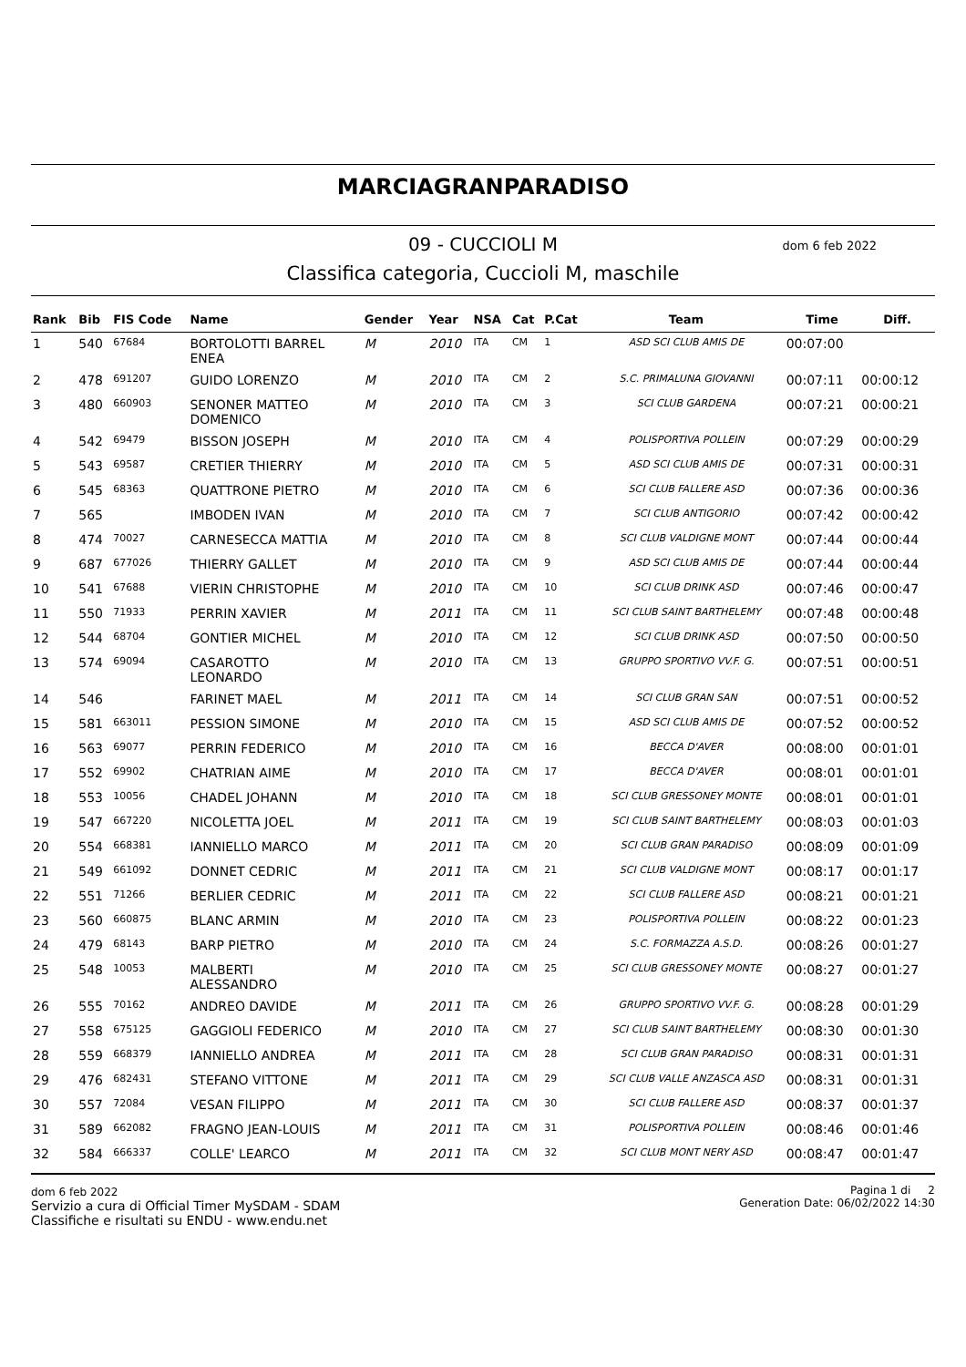MARCIAGRANPARADISO
09 - CUCCIOLI M dom 6 feb 2022
Classifica categoria, Cuccioli M, maschile
| Rank | Bib | FIS Code | Name | Gender | Year | NSA | Cat | P.Cat | Team | Time | Diff. |
| --- | --- | --- | --- | --- | --- | --- | --- | --- | --- | --- | --- |
| 1 | 540 | 67684 | BORTOLOTTI BARREL ENEA | M | 2010 | ITA | CM | 1 | ASD SCI CLUB AMIS DE | 00:07:00 | |
| 2 | 478 | 691207 | GUIDO LORENZO | M | 2010 | ITA | CM | 2 | S.C. PRIMALUNA GIOVANNI | 00:07:11 | 00:00:12 |
| 3 | 480 | 660903 | SENONER MATTEO DOMENICO | M | 2010 | ITA | CM | 3 | SCI CLUB GARDENA | 00:07:21 | 00:00:21 |
| 4 | 542 | 69479 | BISSON JOSEPH | M | 2010 | ITA | CM | 4 | POLISPORTIVA POLLEIN | 00:07:29 | 00:00:29 |
| 5 | 543 | 69587 | CRETIER THIERRY | M | 2010 | ITA | CM | 5 | ASD SCI CLUB AMIS DE | 00:07:31 | 00:00:31 |
| 6 | 545 | 68363 | QUATTRONE PIETRO | M | 2010 | ITA | CM | 6 | SCI CLUB FALLERE ASD | 00:07:36 | 00:00:36 |
| 7 | 565 | | IMBODEN IVAN | M | 2010 | ITA | CM | 7 | SCI CLUB ANTIGORIO | 00:07:42 | 00:00:42 |
| 8 | 474 | 70027 | CARNESECCA MATTIA | M | 2010 | ITA | CM | 8 | SCI CLUB VALDIGNE MONT | 00:07:44 | 00:00:44 |
| 9 | 687 | 677026 | THIERRY GALLET | M | 2010 | ITA | CM | 9 | ASD SCI CLUB AMIS DE | 00:07:44 | 00:00:44 |
| 10 | 541 | 67688 | VIERIN CHRISTOPHE | M | 2010 | ITA | CM | 10 | SCI CLUB DRINK ASD | 00:07:46 | 00:00:47 |
| 11 | 550 | 71933 | PERRIN XAVIER | M | 2011 | ITA | CM | 11 | SCI CLUB SAINT BARTHELEMY | 00:07:48 | 00:00:48 |
| 12 | 544 | 68704 | GONTIER MICHEL | M | 2010 | ITA | CM | 12 | SCI CLUB DRINK ASD | 00:07:50 | 00:00:50 |
| 13 | 574 | 69094 | CASAROTTO LEONARDO | M | 2010 | ITA | CM | 13 | GRUPPO SPORTIVO VV.F. G. | 00:07:51 | 00:00:51 |
| 14 | 546 | | FARINET MAEL | M | 2011 | ITA | CM | 14 | SCI CLUB GRAN SAN | 00:07:51 | 00:00:52 |
| 15 | 581 | 663011 | PESSION SIMONE | M | 2010 | ITA | CM | 15 | ASD SCI CLUB AMIS DE | 00:07:52 | 00:00:52 |
| 16 | 563 | 69077 | PERRIN FEDERICO | M | 2010 | ITA | CM | 16 | BECCA D'AVER | 00:08:00 | 00:01:01 |
| 17 | 552 | 69902 | CHATRIAN AIME | M | 2010 | ITA | CM | 17 | BECCA D'AVER | 00:08:01 | 00:01:01 |
| 18 | 553 | 10056 | CHADEL JOHANN | M | 2010 | ITA | CM | 18 | SCI CLUB GRESSONEY MONTE | 00:08:01 | 00:01:01 |
| 19 | 547 | 667220 | NICOLETTA JOEL | M | 2011 | ITA | CM | 19 | SCI CLUB SAINT BARTHELEMY | 00:08:03 | 00:01:03 |
| 20 | 554 | 668381 | IANNIELLO MARCO | M | 2011 | ITA | CM | 20 | SCI CLUB GRAN PARADISO | 00:08:09 | 00:01:09 |
| 21 | 549 | 661092 | DONNET CEDRIC | M | 2011 | ITA | CM | 21 | SCI CLUB VALDIGNE MONT | 00:08:17 | 00:01:17 |
| 22 | 551 | 71266 | BERLIER CEDRIC | M | 2011 | ITA | CM | 22 | SCI CLUB FALLERE ASD | 00:08:21 | 00:01:21 |
| 23 | 560 | 660875 | BLANC ARMIN | M | 2010 | ITA | CM | 23 | POLISPORTIVA POLLEIN | 00:08:22 | 00:01:23 |
| 24 | 479 | 68143 | BARP PIETRO | M | 2010 | ITA | CM | 24 | S.C. FORMAZZA A.S.D. | 00:08:26 | 00:01:27 |
| 25 | 548 | 10053 | MALBERTI ALESSANDRO | M | 2010 | ITA | CM | 25 | SCI CLUB GRESSONEY MONTE | 00:08:27 | 00:01:27 |
| 26 | 555 | 70162 | ANDREO DAVIDE | M | 2011 | ITA | CM | 26 | GRUPPO SPORTIVO VV.F. G. | 00:08:28 | 00:01:29 |
| 27 | 558 | 675125 | GAGGIOLI FEDERICO | M | 2010 | ITA | CM | 27 | SCI CLUB SAINT BARTHELEMY | 00:08:30 | 00:01:30 |
| 28 | 559 | 668379 | IANNIELLO ANDREA | M | 2011 | ITA | CM | 28 | SCI CLUB GRAN PARADISO | 00:08:31 | 00:01:31 |
| 29 | 476 | 682431 | STEFANO VITTONE | M | 2011 | ITA | CM | 29 | SCI CLUB VALLE ANZASCA ASD | 00:08:31 | 00:01:31 |
| 30 | 557 | 72084 | VESAN FILIPPO | M | 2011 | ITA | CM | 30 | SCI CLUB FALLERE ASD | 00:08:37 | 00:01:37 |
| 31 | 589 | 662082 | FRAGNO JEAN-LOUIS | M | 2011 | ITA | CM | 31 | POLISPORTIVA POLLEIN | 00:08:46 | 00:01:46 |
| 32 | 584 | 666337 | COLLE' LEARCO | M | 2011 | ITA | CM | 32 | SCI CLUB MONT NERY ASD | 00:08:47 | 00:01:47 |
dom 6 feb 2022
Servizio a cura di Official Timer MySDAM - SDAM
Classifiche e risultati su ENDU - www.endu.net
Pagina 1 di 2
Generation Date: 06/02/2022 14:30